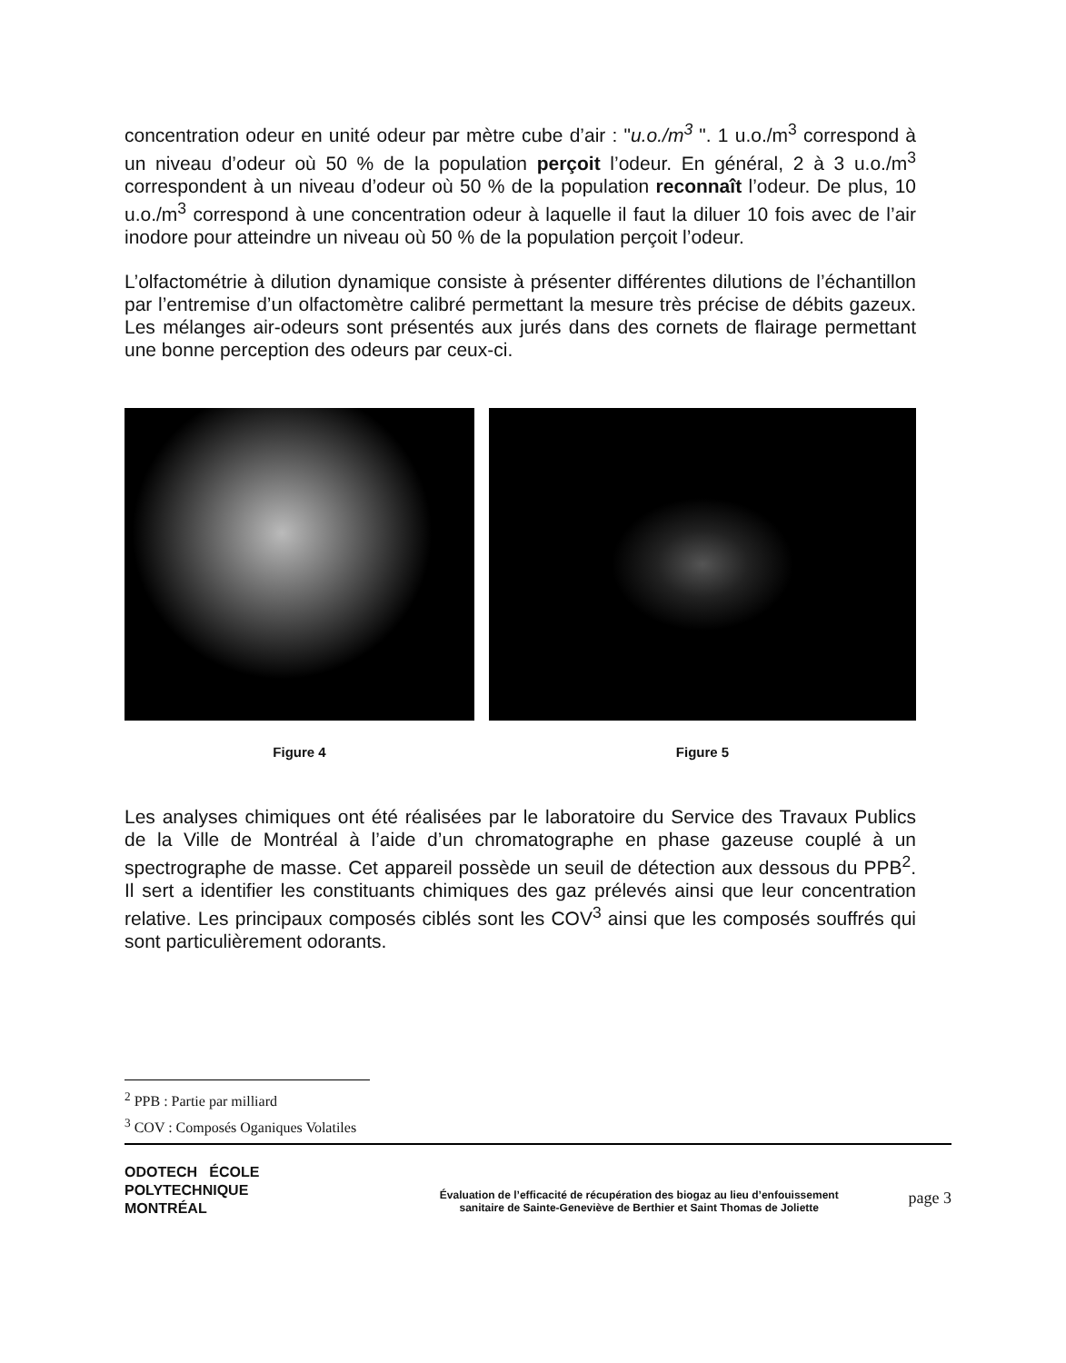concentration odeur en unité odeur par mètre cube d’air : "u.o./m<sup>3</sup> ". 1 u.o./m<sup>3</sup> correspond à un niveau d’odeur où 50 % de la population perçoit l’odeur. En général, 2 à 3 u.o./m<sup>3</sup> correspondent à un niveau d’odeur où 50 % de la population reconnaît l’odeur. De plus, 10 u.o./m<sup>3</sup> correspond à une concentration odeur à laquelle il faut la diluer 10 fois avec de l’air inodore pour atteindre un niveau où 50 % de la population perçoit l’odeur.
L’olfactométrie à dilution dynamique consiste à présenter différentes dilutions de l’échantillon par l’entremise d’un olfactomètre calibré permettant la mesure très précise de débits gazeux. Les mélanges air-odeurs sont présentés aux jurés dans des cornets de flairage permettant une bonne perception des odeurs par ceux-ci.
Figure 4 Figure 5
Les analyses chimiques ont été réalisées par le laboratoire du Service des Travaux Publics de la Ville de Montréal à l’aide d’un chromatographe en phase gazeuse couplé à un spectrographe de masse. Cet appareil possède un seuil de détection aux dessous du PPB<sup>2</sup>. Il sert a identifier les constituants chimiques des gaz prélevés ainsi que leur concentration relative. Les principaux composés ciblés sont les COV<sup>3</sup> ainsi que les composés souffrés qui sont particulièrement odorants.
<sup>2</sup> PPB : Partie par milliard
<sup>3</sup> COV : Composés Oganiques Volatiles
ODOTECH ÉCOLE
POLYTECHNIQUE
MONTRÉAL
Évaluation de l’efficacité de récupération des biogaz au lieu d’enfouissement
sanitaire de Sainte-Geneviève de Berthier et Saint Thomas de Joliette
page 3